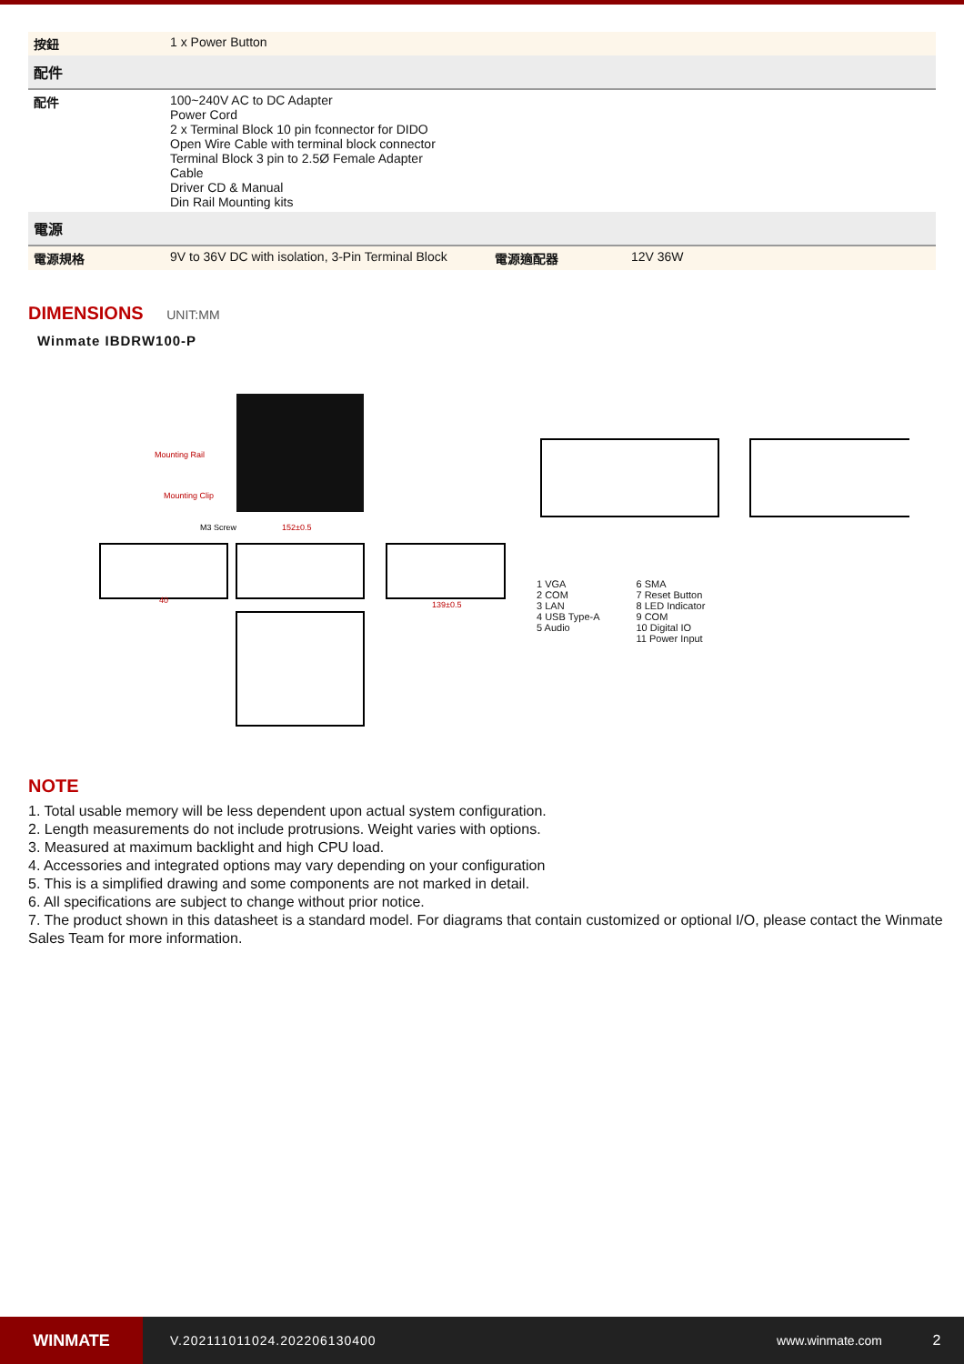| 按鈕 | 1 x Power Button | | |
| 配件 | | | |
| 配件 | 100~240V AC to DC Adapter Power Cord 2 x Terminal Block 10 pin fconnector for DIDO Open Wire Cable with terminal block connector Terminal Block 3 pin to 2.5Ø Female Adapter Cable Driver CD & Manual Din Rail Mounting kits | | |
| 電源 | | | |
| 電源規格 | 9V to 36V DC with isolation, 3-Pin Terminal Block | 電源適配器 | 12V 36W |
DIMENSIONS UNIT:MM
Winmate IBDRW100-P
Mounting Rail
Mounting Clip
M3 Screw
152±0.5
139±0.5
40
1 VGA
2 COM
3 LAN
4 USB Type-A
5 Audio
6 SMA
7 Reset Button
8 LED Indicator
9 COM
10 Digital IO
11 Power Input
NOTE
1. Total usable memory will be less dependent upon actual system configuration.
2. Length measurements do not include protrusions. Weight varies with options.
3. Measured at maximum backlight and high CPU load.
4. Accessories and integrated options may vary depending on your configuration
5. This is a simplified drawing and some components are not marked in detail.
6. All specifications are subject to change without prior notice.
7. The product shown in this datasheet is a standard model. For diagrams that contain customized or optional I/O, please contact the Winmate Sales Team for more information.
WINMATE
V.202111011024.202206130400 www.winmate.com 2